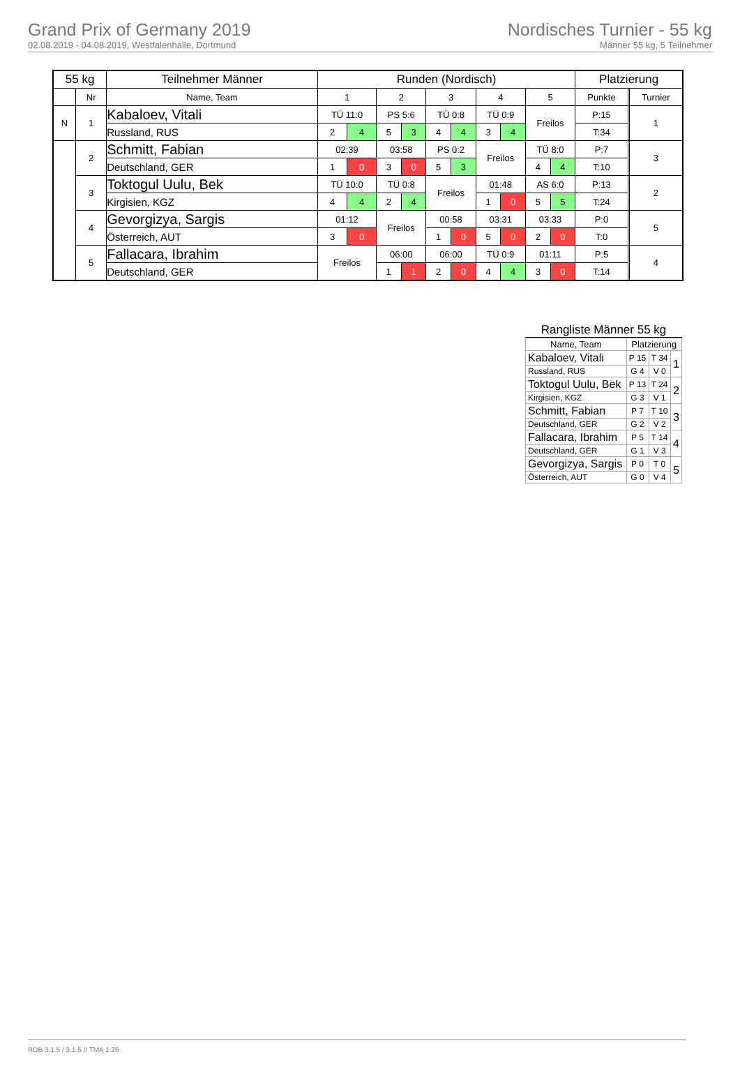Grand Prix of Germany 2019
02.08.2019 - 04.08.2019, Westfalenhalle, Dortmund
Nordisches Turnier - 55 kg
Männer 55 kg, 5 Teilnehmer
| 55 kg | | Teilnehmer Männer | Runden (Nordisch) | | | | | | | | | | Platzierung | | |
| --- | --- | --- | --- | --- | --- | --- | --- | --- | --- | --- | --- | --- | --- | --- | --- |
| | Nr | Name, Team | 1 | | 2 | | 3 | | 4 | | 5 | | Punkte | | Turnier |
| N | 1 | Kabaloev, Vitali | TÜ 11:0 | | PS 5:6 | | TÜ 0:8 | | TÜ 0:9 | | Freilos | | P:15 | | 1 |
| | | Russland, RUS | 2 | 4 | 5 | 3 | 4 | 4 | 3 | 4 | | | T:34 | | |
| | 2 | Schmitt, Fabian | 02:39 | | 03:58 | | PS 0:2 | | Freilos | | TÜ 8:0 | | P:7 | | 3 |
| | | Deutschland, GER | 1 | 0 | 3 | 0 | 5 | 3 | | | 4 | 4 | T:10 | | |
| | 3 | Toktogul Uulu, Bek | TÜ 10:0 | | TÜ 0:8 | | Freilos | | 01:48 | | AS 6:0 | | P:13 | | 2 |
| | | Kirgisien, KGZ | 4 | 4 | 2 | 4 | | | 1 | 0 | 5 | 5 | T:24 | | |
| | 4 | Gevorgizya, Sargis | 01:12 | | Freilos | | 00:58 | | 03:31 | | 03:33 | | P:0 | | 5 |
| | | Österreich, AUT | 3 | 0 | | | 1 | 0 | 5 | 0 | 2 | 0 | T:0 | | |
| | 5 | Fallacara, Ibrahim | Freilos | | 06:00 | | 06:00 | | TÜ 0:9 | | 01:11 | | P:5 | | 4 |
| | | Deutschland, GER | | | 1 | 1 | 2 | 0 | 4 | 4 | 3 | 0 | T:14 | | |
Rangliste Männer 55 kg
| Name, Team | Platzierung | | |
| Kabaloev, Vitali | P 15 | T 34 | 1 |
| Russland, RUS | G 4 | V 0 | |
| Toktogul Uulu, Bek | P 13 | T 24 | 2 |
| Kirgisien, KGZ | G 3 | V 1 | |
| Schmitt, Fabian | P 7 | T 10 | 3 |
| Deutschland, GER | G 2 | V 2 | |
| Fallacara, Ibrahim | P 5 | T 14 | 4 |
| Deutschland, GER | G 1 | V 3 | |
| Gevorgizya, Sargis | P 0 | T 0 | 5 |
| Österreich, AUT | G 0 | V 4 | |
RDB 3.1.5 / 3.1.5 // TMA 1.26